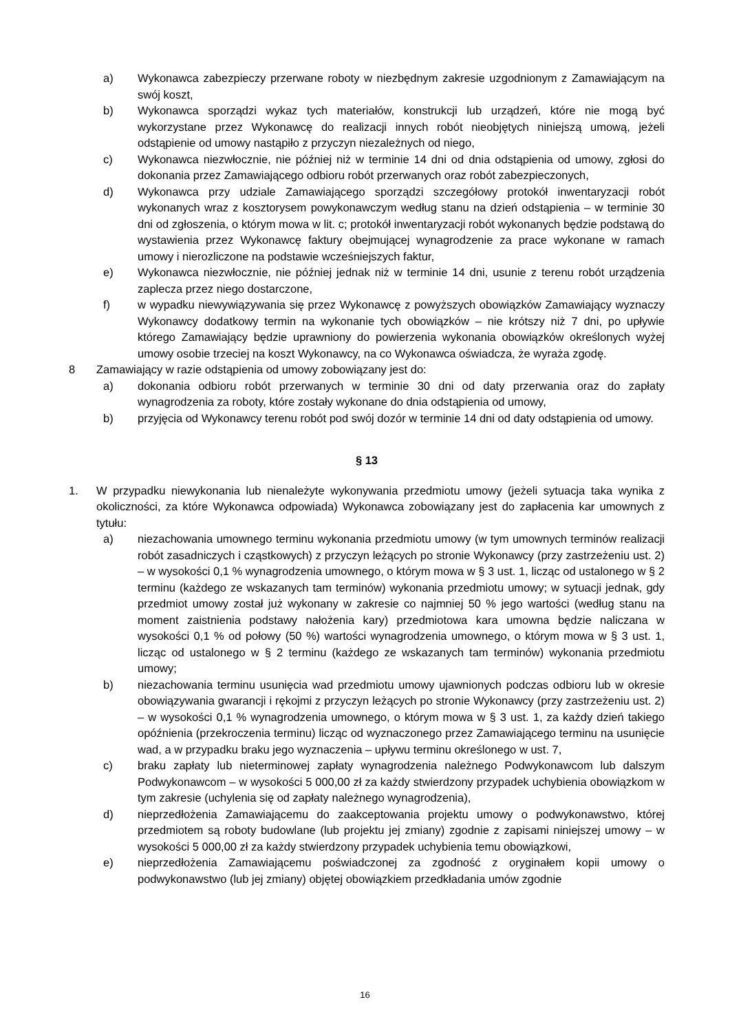a) Wykonawca zabezpieczy przerwane roboty w niezbędnym zakresie uzgodnionym z Zamawiającym na swój koszt,
b) Wykonawca sporządzi wykaz tych materiałów, konstrukcji lub urządzeń, które nie mogą być wykorzystane przez Wykonawcę do realizacji innych robót nieobjętych niniejszą umową, jeżeli odstąpienie od umowy nastąpiło z przyczyn niezależnych od niego,
c) Wykonawca niezwłocznie, nie później niż w terminie 14 dni od dnia odstąpienia od umowy, zgłosi do dokonania przez Zamawiającego odbioru robót przerwanych oraz robót zabezpieczonych,
d) Wykonawca przy udziale Zamawiającego sporządzi szczegółowy protokół inwentaryzacji robót wykonanych wraz z kosztorysem powykonawczym według stanu na dzień odstąpienia – w terminie 30 dni od zgłoszenia, o którym mowa w lit. c; protokół inwentaryzacji robót wykonanych będzie podstawą do wystawienia przez Wykonawcę faktury obejmującej wynagrodzenie za prace wykonane w ramach umowy i nierozliczone na podstawie wcześniejszych faktur,
e) Wykonawca niezwłocznie, nie później jednak niż w terminie 14 dni, usunie z terenu robót urządzenia zaplecza przez niego dostarczone,
f) w wypadku niewywiązywania się przez Wykonawcę z powyższych obowiązków Zamawiający wyznaczy Wykonawcy dodatkowy termin na wykonanie tych obowiązków – nie krótszy niż 7 dni, po upływie którego Zamawiający będzie uprawniony do powierzenia wykonania obowiązków określonych wyżej umowy osobie trzeciej na koszt Wykonawcy, na co Wykonawca oświadcza, że wyraża zgodę.
8 Zamawiający w razie odstąpienia od umowy zobowiązany jest do:
a) dokonania odbioru robót przerwanych w terminie 30 dni od daty przerwania oraz do zapłaty wynagrodzenia za roboty, które zostały wykonane do dnia odstąpienia od umowy,
b) przyjęcia od Wykonawcy terenu robót pod swój dozór w terminie 14 dni od daty odstąpienia od umowy.
§ 13
1. W przypadku niewykonania lub nienależyte wykonywania przedmiotu umowy (jeżeli sytuacja taka wynika z okoliczności, za które Wykonawca odpowiada) Wykonawca zobowiązany jest do zapłacenia kar umownych z tytułu:
a) niezachowania umownego terminu wykonania przedmiotu umowy (w tym umownych terminów realizacji robót zasadniczych i cząstkowych) z przyczyn leżących po stronie Wykonawcy (przy zastrzeżeniu ust. 2) – w wysokości 0,1 % wynagrodzenia umownego, o którym mowa w § 3 ust. 1, licząc od ustalonego w § 2 terminu (każdego ze wskazanych tam terminów) wykonania przedmiotu umowy; w sytuacji jednak, gdy przedmiot umowy został już wykonany w zakresie co najmniej 50 % jego wartości (według stanu na moment zaistnienia podstawy nałożenia kary) przedmiotowa kara umowna będzie naliczana w wysokości 0,1 % od połowy (50 %) wartości wynagrodzenia umownego, o którym mowa w § 3 ust. 1, licząc od ustalonego w § 2 terminu (każdego ze wskazanych tam terminów) wykonania przedmiotu umowy;
b) niezachowania terminu usunięcia wad przedmiotu umowy ujawnionych podczas odbioru lub w okresie obowiązywania gwarancji i rękojmi z przyczyn leżących po stronie Wykonawcy (przy zastrzeżeniu ust. 2) – w wysokości 0,1 % wynagrodzenia umownego, o którym mowa w § 3 ust. 1, za każdy dzień takiego opóźnienia (przekroczenia terminu) licząc od wyznaczonego przez Zamawiającego terminu na usunięcie wad, a w przypadku braku jego wyznaczenia – upływu terminu określonego w ust. 7,
c) braku zapłaty lub nieterminowej zapłaty wynagrodzenia należnego Podwykonawcom lub dalszym Podwykonawcom – w wysokości 5 000,00 zł za każdy stwierdzony przypadek uchybienia obowiązkom w tym zakresie (uchylenia się od zapłaty należnego wynagrodzenia),
d) nieprzedłożenia Zamawiającemu do zaakceptowania projektu umowy o podwykonawstwo, której przedmiotem są roboty budowlane (lub projektu jej zmiany) zgodnie z zapisami niniejszej umowy – w wysokości 5 000,00 zł za każdy stwierdzony przypadek uchybienia temu obowiązkowi,
e) nieprzedłożenia Zamawiającemu poświadczonej za zgodność z oryginałem kopii umowy o podwykonawstwo (lub jej zmiany) objętej obowiązkiem przedkładania umów zgodnie
16